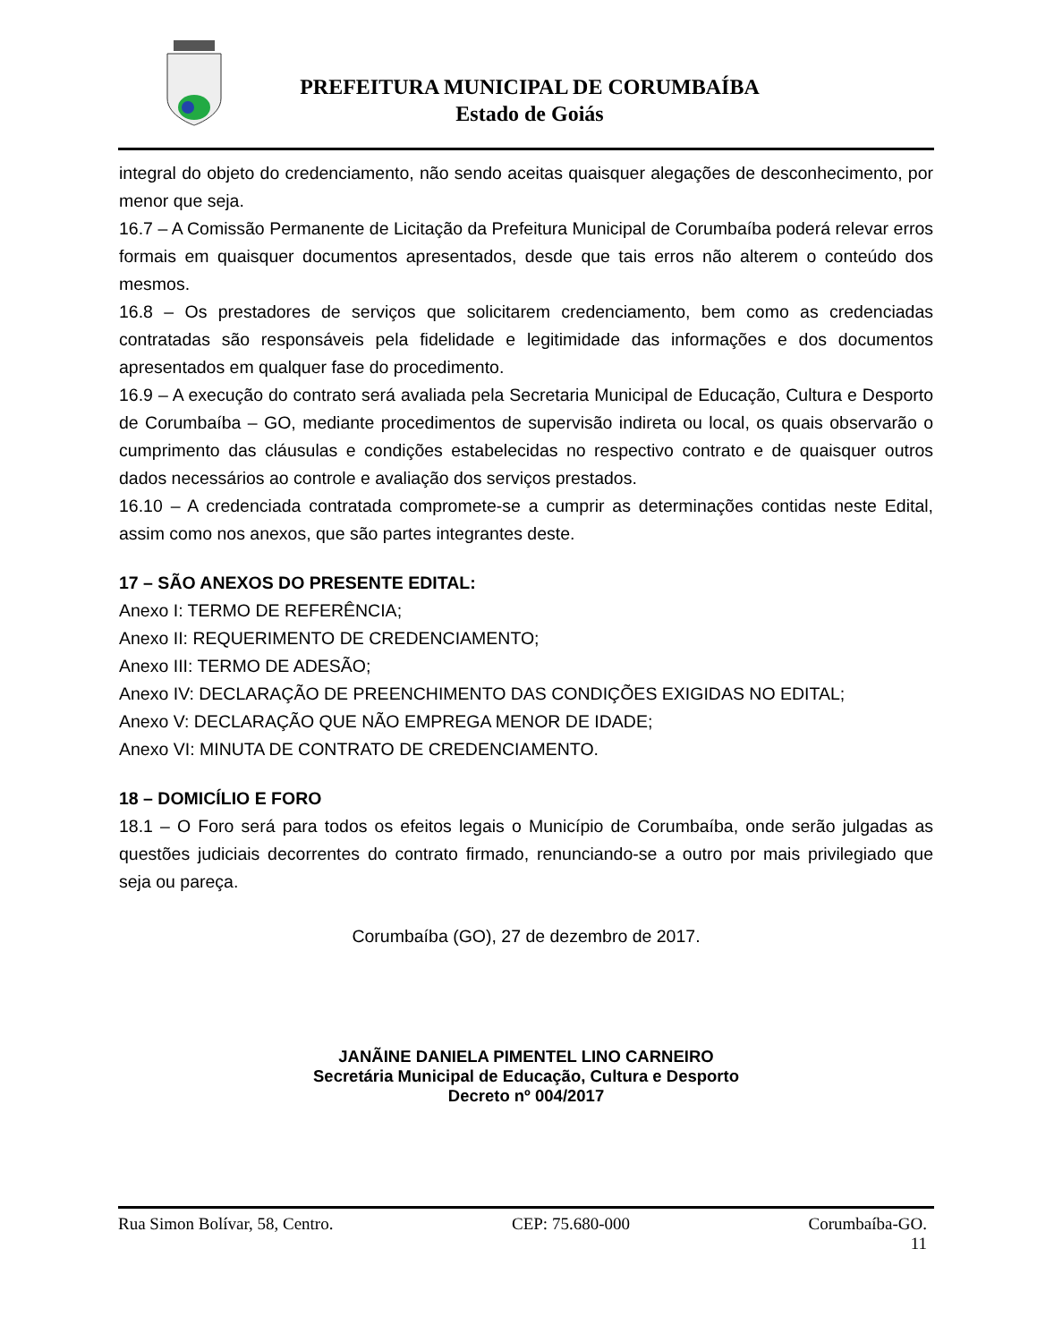PREFEITURA MUNICIPAL DE CORUMBAÍBA
Estado de Goiás
integral do objeto do credenciamento, não sendo aceitas quaisquer alegações de desconhecimento, por menor que seja.
16.7 – A Comissão Permanente de Licitação da Prefeitura Municipal de Corumbaíba poderá relevar erros formais em quaisquer documentos apresentados, desde que tais erros não alterem o conteúdo dos mesmos.
16.8 – Os prestadores de serviços que solicitarem credenciamento, bem como as credenciadas contratadas são responsáveis pela fidelidade e legitimidade das informações e dos documentos apresentados em qualquer fase do procedimento.
16.9 – A execução do contrato será avaliada pela Secretaria Municipal de Educação, Cultura e Desporto de Corumbaíba – GO, mediante procedimentos de supervisão indireta ou local, os quais observarão o cumprimento das cláusulas e condições estabelecidas no respectivo contrato e de quaisquer outros dados necessários ao controle e avaliação dos serviços prestados.
16.10 – A credenciada contratada compromete-se a cumprir as determinações contidas neste Edital, assim como nos anexos, que são partes integrantes deste.
17 – SÃO ANEXOS DO PRESENTE EDITAL:
Anexo I: TERMO DE REFERÊNCIA;
Anexo II: REQUERIMENTO DE CREDENCIAMENTO;
Anexo III: TERMO DE ADESÃO;
Anexo IV: DECLARAÇÃO DE PREENCHIMENTO DAS CONDIÇÕES EXIGIDAS NO EDITAL;
Anexo V: DECLARAÇÃO QUE NÃO EMPREGA MENOR DE IDADE;
Anexo VI: MINUTA DE CONTRATO DE CREDENCIAMENTO.
18 – DOMICÍLIO E FORO
18.1 – O Foro será para todos os efeitos legais o Município de Corumbaíba, onde serão julgadas as questões judiciais decorrentes do contrato firmado, renunciando-se a outro por mais privilegiado que seja ou pareça.
Corumbaíba (GO), 27 de dezembro de 2017.
JANÃINE DANIELA PIMENTEL LINO CARNEIRO
Secretária Municipal de Educação, Cultura e Desporto
Decreto nº 004/2017
Rua Simon Bolívar, 58, Centro. CEP: 75.680-000 Corumbaíba-GO.
11